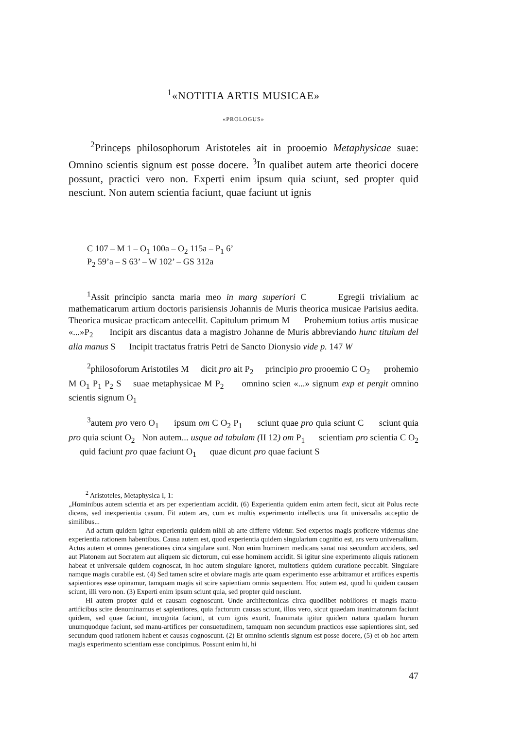<sup>1</sup> «NOTITIA ARTIS MUSICAE»
«PROLOGUS»
<sup>2</sup> Princeps philosophorum Aristoteles ait in prooemio Metaphysicae suae: Omnino scientis signum est posse docere. <sup>3</sup>In qualibet autem arte theorici docere possunt, practici vero non. Experti enim ipsum quia sciunt, sed propter quid nesciunt. Non autem scientia faciunt, quae faciunt ut ignis
C 107 – M 1 – O<sub>1</sub> 100a – O<sub>2</sub> 115a – P<sub>1</sub> 6’
P<sub>2</sub> 59’a – S 63’ – W 102’ – GS 312a
<sup>1</sup> Assit principio sancta maria meo in marg superiori C Egregii trivialium ac mathematicarum artium doctoris parisiensis Johannis de Muris theorica musicae Parisius aedita. Theorica musicae practicam antecellit. Capitulum primum M Prohemium totius artis musicae «...»P<sub>2</sub> Incipit ars discantus data a magistro Johanne de Muris abbreviando hunc titulum del alia manus S Incipit tractatus fratris Petri de Sancto Dionysio vide p. 147 W
<sup>2</sup> philosoforum Aristotiles M dicit pro ait P<sub>2</sub> principio pro prooemio C O<sub>2</sub> prohemio M O<sub>1</sub> P<sub>1</sub> P<sub>2</sub> S suae metaphysicae M P<sub>2</sub> omnino scien «...» signum exp et pergit omnino scientis signum O<sub>1</sub>
<sup>3</sup> autem pro vero O<sub>1</sub> ipsum om C O<sub>2</sub> P<sub>1</sub> sciunt quae pro quia sciunt C sciunt quia pro quia sciunt O<sub>2</sub> Non autem... usque ad tabulam (II 12) om P<sub>1</sub> scientiam pro scientia C O<sub>2</sub> quid faciunt pro quae faciunt O<sub>1</sub> quae dicunt pro quae faciunt S
<sup>2</sup> Aristoteles, Metaphysica I, 1:
„Hominibus autem scientia et ars per experientiam accidit. (6) Experientia quidem enim artem fecit, sicut ait Polus recte dicens, sed inexperientia casum. Fit autem ars, cum ex multis experimento intellectis una fit universalis acceptio de similibus...
Ad actum quidem igitur experientia quidem nihil ab arte differre videtur. Sed expertos magis proficere videmus sine experientia rationem habentibus. Causa autem est, quod experientia quidem singularium cognitio est, ars vero universalium. Actus autem et omnes generationes circa singulare sunt. Non enim hominem medicans sanat nisi secundum accidens, sed aut Platonem aut Socratem aut aliquem sic dictorum, cui esse hominem accidit. Si igitur sine experimento aliquis rationem habeat et universale quidem cognoscat, in hoc autem singulare ignoret, multotiens quidem curatione peccabit. Singulare namque magis curabile est. (4) Sed tamen scire et obviare magis arte quam experimento esse arbitramur et artifices expertis sapientiores esse opinamur, tamquam magis sit scire sapientiam omnia sequentem. Hoc autem est, quod hi quidem causam sciunt, illi vero non. (3) Experti enim ipsum sciunt quia, sed propter quid nesciunt.
Hi autem propter quid et causam cognoscunt. Unde architectonicas circa quodlibet nobiliores et magis manu-artificibus scire denominamus et sapientiores, quia factorum causas sciunt, illos vero, sicut quaedam inanimatorum faciunt quidem, sed quae faciunt, incognita faciunt, ut cum ignis exurit. Inanimata igitur quidem natura quadam horum unumquodque faciunt, sed manu-artifices per consuetudinem, tamquam non secundum practicos esse sapientiores sint, sed secundum quod rationem habent et causas cognoscunt. (2) Et omnino scientis signum est posse docere, (5) et ob hoc artem magis experimento scientiam esse concipimus. Possunt enim hi, hi
47